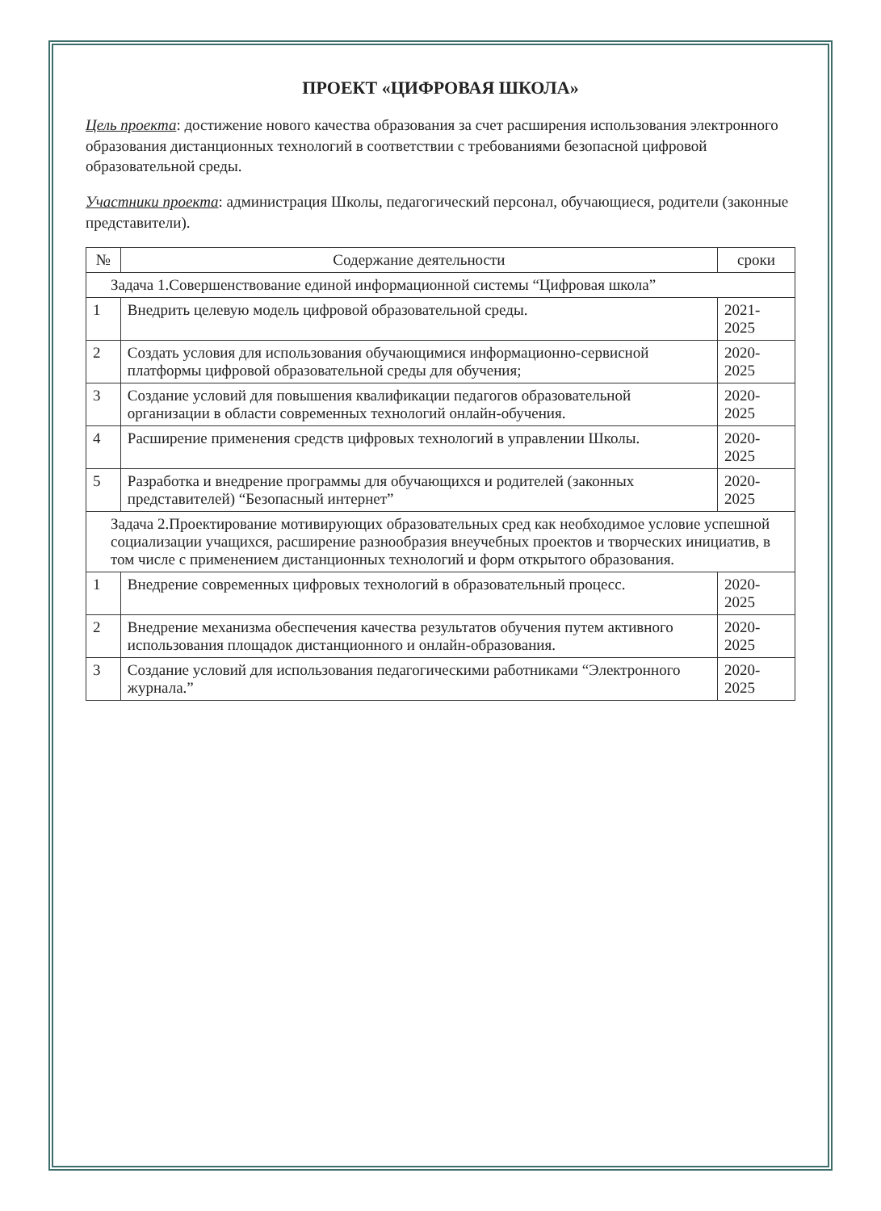ПРОЕКТ «ЦИФРОВАЯ ШКОЛА»
Цель проекта: достижение нового качества образования за счет расширения использования электронного образования дистанционных технологий в соответствии с требованиями безопасной цифровой образовательной среды.
Участники проекта: администрация Школы, педагогический персонал, обучающиеся, родители (законные представители).
| № | Содержание деятельности | сроки |
| --- | --- | --- |
| Задача 1.Совершенствование единой информационной системы “Цифровая школа” | | |
| 1 | Внедрить целевую модель цифровой образовательной среды. | 2021-2025 |
| 2 | Создать условия для использования обучающимися информационно-сервисной платформы цифровой образовательной среды для обучения; | 2020-2025 |
| 3 | Создание условий для повышения квалификации педагогов образовательной организации в области современных технологий онлайн-обучения. | 2020-2025 |
| 4 | Расширение применения средств цифровых технологий в управлении Школы. | 2020-2025 |
| 5 | Разработка и внедрение программы для обучающихся и родителей (законных представителей) “Безопасный интернет” | 2020-2025 |
| Задача 2.Проектирование мотивирующих образовательных сред как необходимое условие успешной социализации учащихся, расширение разнообразия внеучебных проектов и творческих инициатив, в том числе с применением дистанционных технологий и форм открытого образования. | | |
| 1 | Внедрение современных цифровых технологий в образовательный процесс. | 2020-2025 |
| 2 | Внедрение механизма обеспечения качества результатов обучения путем активного использования площадок дистанционного и онлайн-образования. | 2020-2025 |
| 3 | Создание условий для использования педагогическими работниками “Электронного журнала.” | 2020-2025 |